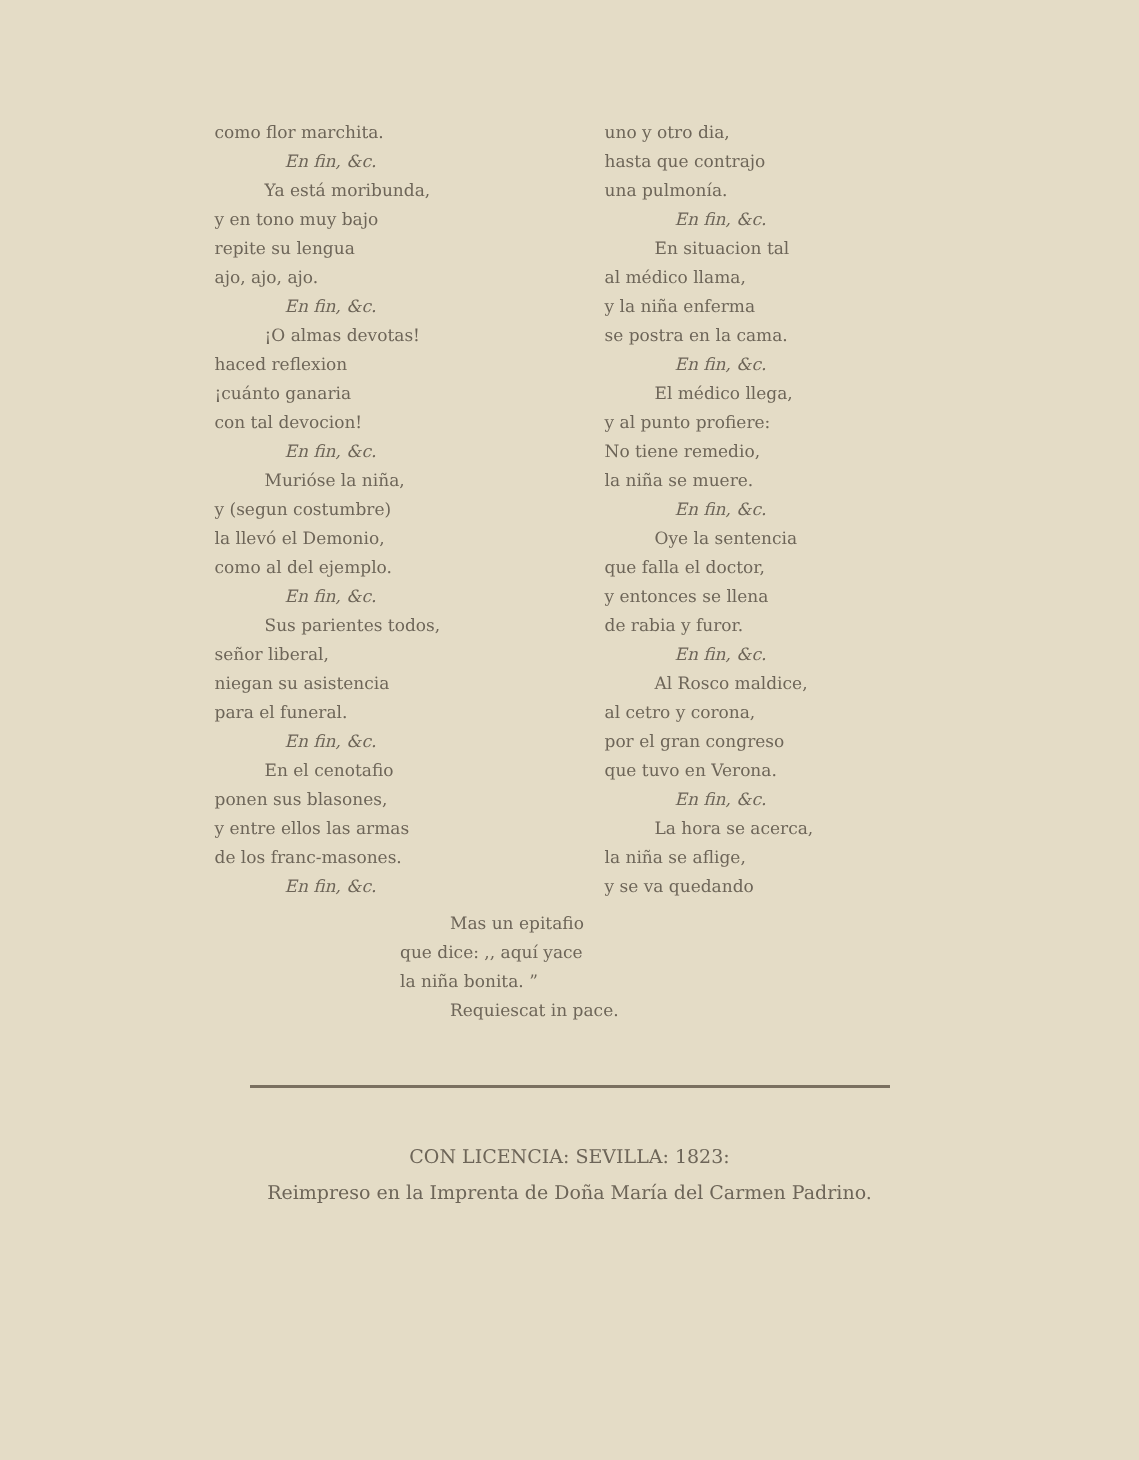uno y otro dia,
hasta que contrajo
una pulmonía.
En fin, &c.
En situacion tal
al médico llama,
y la niña enferma
se postra en la cama.
En fin, &c.
El médico llega,
y al punto profiere:
No tiene remedio,
la niña se muere.
En fin, &c.
Oye la sentencia
que falla el doctor,
y entonces se llena
de rabia y furor.
En fin, &c.
Al Rosco maldice,
al cetro y corona,
por el gran congreso
que tuvo en Verona.
En fin, &c.
La hora se acerca,
la niña se aflige,
y se va quedando
como flor marchita.
En fin, &c.
Ya está moribunda,
y en tono muy bajo
repite su lengua
ajo, ajo, ajo.
En fin, &c.
¡O almas devotas!
haced reflexion
¡cuánto ganaria
con tal devocion!
En fin, &c.
Murióse la niña,
y (segun costumbre)
la llevó el Demonio,
como al del ejemplo.
En fin, &c.
Sus parientes todos,
señor liberal,
niegan su asistencia
para el funeral.
En fin, &c.
En el cenotafio
ponen sus blasones,
y entre ellos las armas
de los franc-masones.
En fin, &c.
Mas un epitafio
que dice: ,, aquí yace
la niña bonita. ”
Requiescat in pace.
CON LICENCIA: SEVILLA: 1823:
Reimpreso en la Imprenta de Doña María del Carmen Padrino.